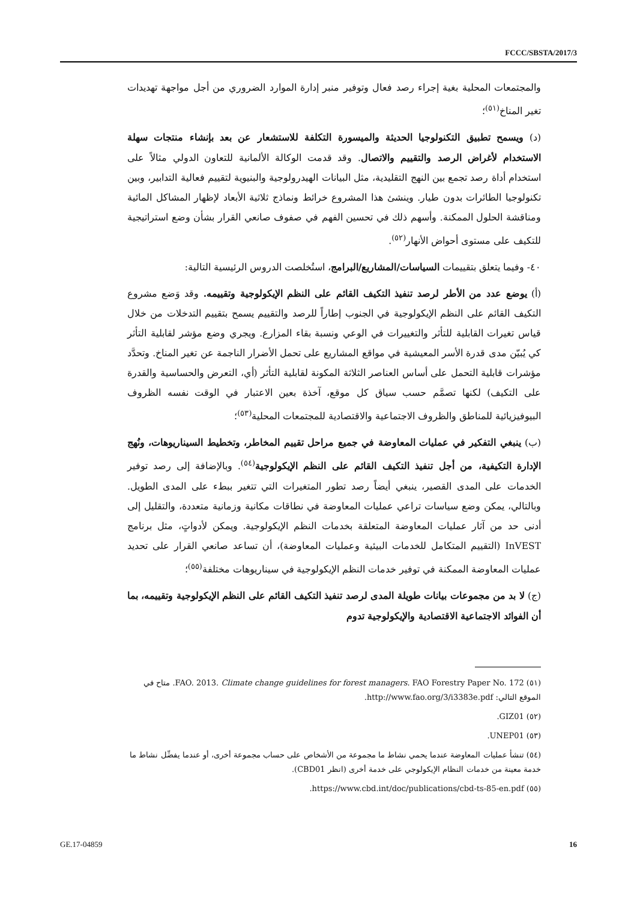FCCC/SBSTA/2017/3
والمجتمعات المحلية بغية إجراء رصد فعال وتوفير منبر إدارة الموارد الضروري من أجل مواجهة تهديدات تغير المناخ<sup>(٥١)</sup>؛
(د) ويسمح تطبيق التكنولوجيا الحديثة والميسورة التكلفة للاستشعار عن بعد بإنشاء منتجات سهلة الاستخدام لأغراض الرصد والتقييم والاتصال. وقد قدمت الوكالة الألمانية للتعاون الدولي مثالاً على استخدام أداة رصد تجمع بين النهج التقليدية، مثل البيانات الهيدرولوجية والبنيوية لتقييم فعالية التدابير، وبين تكنولوجيا الطائرات بدون طيار. وينشئ هذا المشروع خرائط ونماذج ثلاثية الأبعاد لإظهار المشاكل المائية ومناقشة الحلول الممكنة. وأسهم ذلك في تحسين الفهم في صفوف صانعي القرار بشأن وضع استراتيجية للتكيف على مستوى أحواض الأنهار<sup>(٥٢)</sup>.
٤٠- وفيما يتعلق بتقييمات السياسات/المشاريع/البرامج، استُخلصت الدروس الرئيسية التالية:
(أ) يوضع عدد من الأطر لرصد تنفيذ التكيف القائم على النظم الإيكولوجية وتقييمه. وقد وَضع مشروع التكيف القائم على النظم الإيكولوجية في الجنوب إطاراً للرصد والتقييم يسمح بتقييم التدخلات من خلال قياس تغيرات القابلية للتأثر والتغييرات في الوعي ونسبة بقاء المزارع. ويجري وضع مؤشر لقابلية التأثر كي يُبيّن مدى قدرة الأسر المعيشية في مواقع المشاريع على تحمل الأضرار الناجمة عن تغير المناخ. وتحدَّد مؤشرات قابلية التحمل على أساس العناصر الثلاثة المكونة لقابلية التأثر (أي، التعرض والحساسية والقدرة على التكيف) لكنها تصمَّم حسب سياق كل موقع، آخذة بعين الاعتبار في الوقت نفسه الظروف البيوفيزيائية للمناطق والظروف الاجتماعية والاقتصادية للمجتمعات المحلية<sup>(٥٣)</sup>؛
(ب) ينبغي التفكير في عمليات المعاوضة في جميع مراحل تقييم المخاطر، وتخطيط السيناريوهات، ونُهج الإدارة التكيفية، من أجل تنفيذ التكيف القائم على النظم الإيكولوجية<sup>(٥٤)</sup>. وبالإضافة إلى رصد توفير الخدمات على المدى القصير، ينبغي أيضاً رصد تطور المتغيرات التي تتغير ببطء على المدى الطويل. وبالتالي، يمكن وضع سياسات تراعي عمليات المعاوضة في نطاقات مكانية وزمانية متعددة، والتقليل إلى أدنى حد من آثار عمليات المعاوضة المتعلقة بخدمات النظم الإيكولوجية. ويمكن لأدواتٍ، مثل برنامج InVEST (التقييم المتكامل للخدمات البيئية وعمليات المعاوضة)، أن تساعد صانعي القرار على تحديد عمليات المعاوضة الممكنة في توفير خدمات النظم الإيكولوجية في سيناريوهات مختلفة<sup>(٥٥)</sup>؛
(ج) لا بد من مجموعات بيانات طويلة المدى لرصد تنفيذ التكيف القائم على النظم الإيكولوجية وتقييمه، بما أن الفوائد الاجتماعية الاقتصادية والإيكولوجية تدوم
(٥١) FAO. 2013. Climate change guidelines for forest managers. FAO Forestry Paper No. 172. متاح في الموقع التالي: http://www.fao.org/3/i3383e.pdf.
(٥٢) GIZ01.
(٥٣) UNEP01.
(٥٤) تنشأ عمليات المعاوضة عندما يحمي نشاط ما مجموعة من الأشخاص على حساب مجموعة أخرى، أو عندما يفضِّل نشاط ما خدمة معينة من خدمات النظام الإيكولوجي على خدمة أخرى (انظر CBD01).
(٥٥) https://www.cbd.int/doc/publications/cbd-ts-85-en.pdf.
GE.17-04859 16